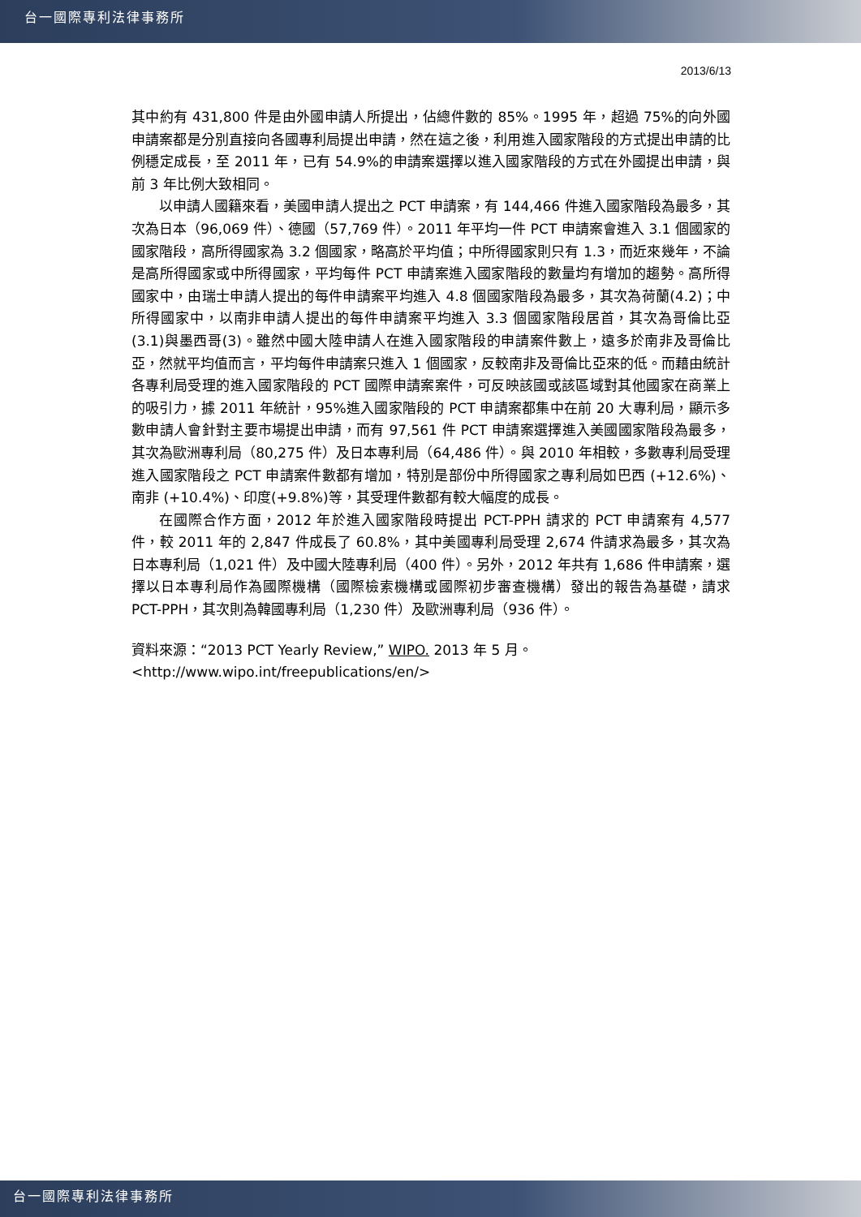台一國際專利法律事務所
2013/6/13
其中約有 431,800 件是由外國申請人所提出，佔總件數的 85%。1995 年，超過 75%的向外國申請案都是分別直接向各國專利局提出申請，然在這之後，利用進入國家階段的方式提出申請的比例穩定成長，至 2011 年，已有 54.9%的申請案選擇以進入國家階段的方式在外國提出申請，與前 3 年比例大致相同。
以申請人國籍來看，美國申請人提出之 PCT 申請案，有 144,466 件進入國家階段為最多，其次為日本（96,069 件）、德國（57,769 件）。2011 年平均一件 PCT 申請案會進入 3.1 個國家的國家階段，高所得國家為 3.2 個國家，略高於平均值；中所得國家則只有 1.3，而近來幾年，不論是高所得國家或中所得國家，平均每件 PCT 申請案進入國家階段的數量均有增加的趨勢。高所得國家中，由瑞士申請人提出的每件申請案平均進入 4.8 個國家階段為最多，其次為荷蘭(4.2)；中所得國家中，以南非申請人提出的每件申請案平均進入 3.3 個國家階段居首，其次為哥倫比亞(3.1)與墨西哥(3)。雖然中國大陸申請人在進入國家階段的申請案件數上，遠多於南非及哥倫比亞，然就平均值而言，平均每件申請案只進入 1 個國家，反較南非及哥倫比亞來的低。而藉由統計各專利局受理的進入國家階段的 PCT 國際申請案案件，可反映該國或該區域對其他國家在商業上的吸引力，據 2011 年統計，95%進入國家階段的 PCT 申請案都集中在前 20 大專利局，顯示多數申請人會針對主要市場提出申請，而有 97,561 件 PCT 申請案選擇進入美國國家階段為最多，其次為歐洲專利局（80,275 件）及日本專利局（64,486 件）。與 2010 年相較，多數專利局受理進入國家階段之 PCT 申請案件數都有增加，特別是部份中所得國家之專利局如巴西 (+12.6%)、南非 (+10.4%)、印度(+9.8%)等，其受理件數都有較大幅度的成長。
在國際合作方面，2012 年於進入國家階段時提出 PCT-PPH 請求的 PCT 申請案有 4,577 件，較 2011 年的 2,847 件成長了 60.8%，其中美國專利局受理 2,674 件請求為最多，其次為日本專利局（1,021 件）及中國大陸專利局（400 件）。另外，2012 年共有 1,686 件申請案，選擇以日本專利局作為國際機構（國際檢索機構或國際初步審查機構）發出的報告為基礎，請求 PCT-PPH，其次則為韓國專利局（1,230 件）及歐洲專利局（936 件）。
資料來源：“2013 PCT Yearly Review,” WIPO. 2013 年 5 月。
<http://www.wipo.int/freepublications/en/>
台一國際專利法律事務所